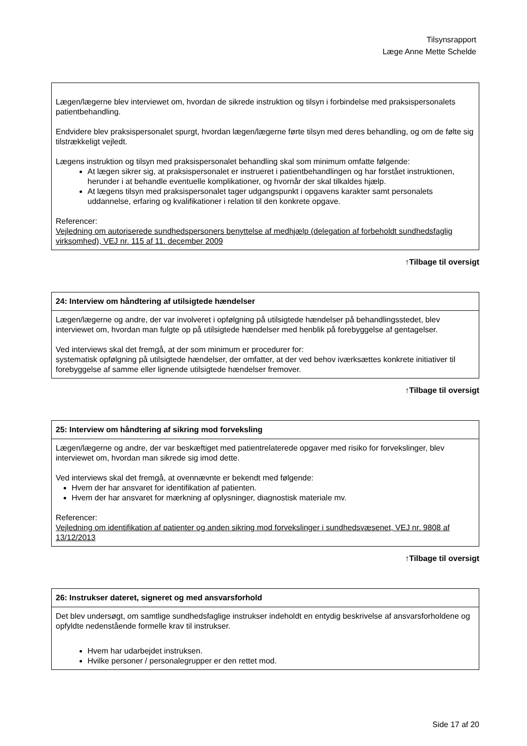Tilsynsrapport
Læge Anne Mette Schelde
Lægen/lægerne blev interviewet om, hvordan de sikrede instruktion og tilsyn i forbindelse med praksispersonalets patientbehandling.
Endvidere blev praksispersonalet spurgt, hvordan lægen/lægerne førte tilsyn med deres behandling, og om de følte sig tilstrækkeligt vejledt.
Lægens instruktion og tilsyn med praksispersonalet behandling skal som minimum omfatte følgende:
At lægen sikrer sig, at praksispersonalet er instrueret i patientbehandlingen og har forstået instruktionen, herunder i at behandle eventuelle komplikationer, og hvornår der skal tilkaldes hjælp.
At lægens tilsyn med praksispersonalet tager udgangspunkt i opgavens karakter samt personalets uddannelse, erfaring og kvalifikationer i relation til den konkrete opgave.
Referencer:
Vejledning om autoriserede sundhedspersoners benyttelse af medhjælp (delegation af forbeholdt sundhedsfaglig virksomhed), VEJ nr. 115 af 11. december 2009
↑Tilbage til oversigt
24: Interview om håndtering af utilsigtede hændelser
Lægen/lægerne og andre, der var involveret i opfølgning på utilsigtede hændelser på behandlingsstedet, blev interviewet om, hvordan man fulgte op på utilsigtede hændelser med henblik på forebyggelse af gentagelser.
Ved interviews skal det fremgå, at der som minimum er procedurer for:
systematisk opfølgning på utilsigtede hændelser, der omfatter, at der ved behov iværksættes konkrete initiativer til forebyggelse af samme eller lignende utilsigtede hændelser fremover.
↑Tilbage til oversigt
25: Interview om håndtering af sikring mod forveksling
Lægen/lægerne og andre, der var beskæftiget med patientrelaterede opgaver med risiko for forvekslinger, blev interviewet om, hvordan man sikrede sig imod dette.
Ved interviews skal det fremgå, at ovennævnte er bekendt med følgende:
Hvem der har ansvaret for identifikation af patienten.
Hvem der har ansvaret for mærkning af oplysninger, diagnostisk materiale mv.
Referencer:
Vejledning om identifikation af patienter og anden sikring mod forvekslinger i sundhedsvæsenet, VEJ nr. 9808 af 13/12/2013
↑Tilbage til oversigt
26: Instrukser dateret, signeret og med ansvarsforhold
Det blev undersøgt, om samtlige sundhedsfaglige instrukser indeholdt en entydig beskrivelse af ansvarsforholdene og opfyldte nedenstående formelle krav til instrukser.
Hvem har udarbejdet instruksen.
Hvilke personer / personalegrupper er den rettet mod.
Side 17 af 20